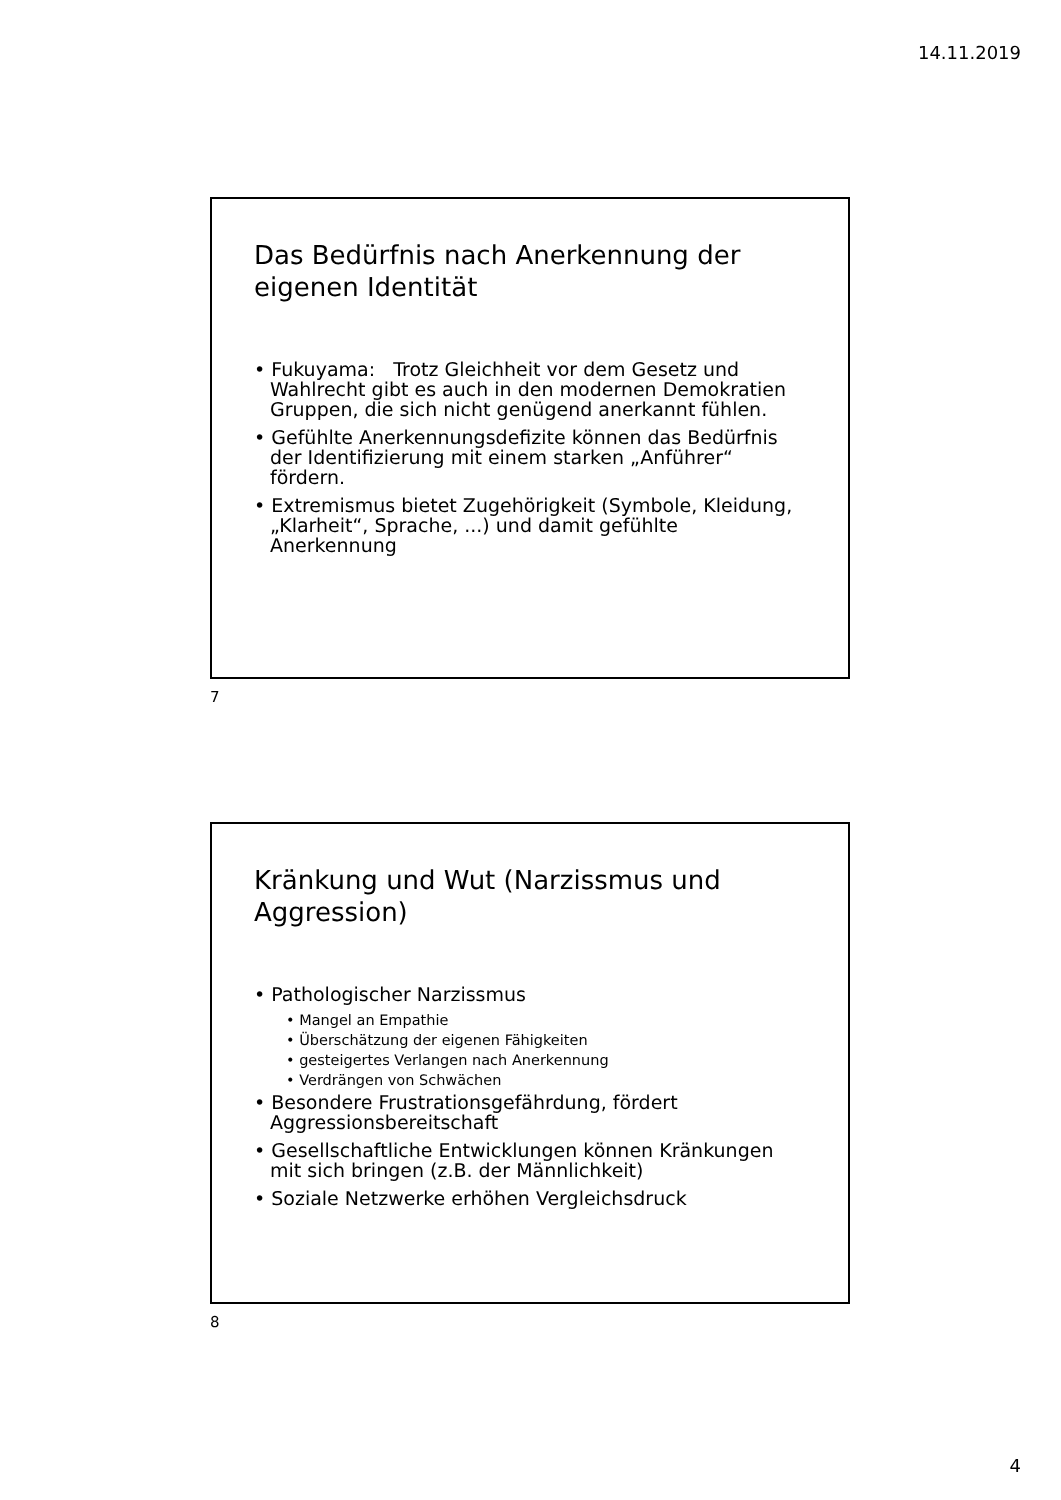14.11.2019
Das Bedürfnis nach Anerkennung der eigenen Identität
• Fukuyama: Trotz Gleichheit vor dem Gesetz und Wahlrecht gibt es auch in den modernen Demokratien Gruppen, die sich nicht genügend anerkannt fühlen.
• Gefühlte Anerkennungsdefizite können das Bedürfnis der Identifizierung mit einem starken „Anführer“ fördern.
• Extremismus bietet Zugehörigkeit (Symbole, Kleidung, „Klarheit“, Sprache, ...) und damit gefühlte Anerkennung
7
Kränkung und Wut (Narzissmus und Aggression)
• Pathologischer Narzissmus
• Mangel an Empathie
• Überschätzung der eigenen Fähigkeiten
• gesteigertes Verlangen nach Anerkennung
• Verdrängen von Schwächen
• Besondere Frustrationsgefährdung, fördert Aggressionsbereitschaft
• Gesellschaftliche Entwicklungen können Kränkungen mit sich bringen (z.B. der Männlichkeit)
• Soziale Netzwerke erhöhen Vergleichsdruck
8
4